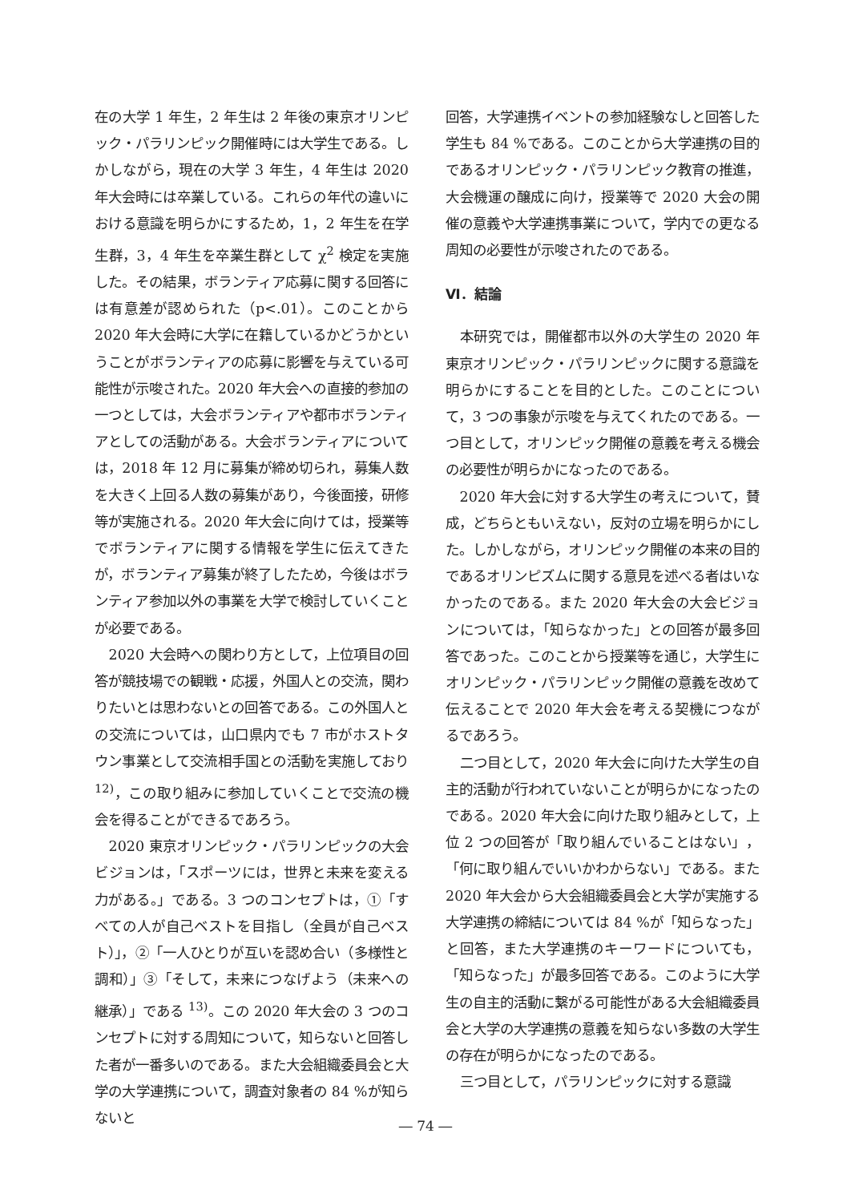在の大学 1 年生，2 年生は 2 年後の東京オリンピック・パラリンピック開催時には大学生である。しかしながら，現在の大学 3 年生，4 年生は 2020 年大会時には卒業している。これらの年代の違いにおける意識を明らかにするため，1，2 年生を在学生群，3，4 年生を卒業生群として χ<sup>2</sup> 検定を実施した。その結果，ボランティア応募に関する回答には有意差が認められた（p<.01）。このことから 2020 年大会時に大学に在籍しているかどうかということがボランティアの応募に影響を与えている可能性が示唆された。2020 年大会への直接的参加の一つとしては，大会ボランティアや都市ボランティアとしての活動がある。大会ボランティアについては，2018 年 12 月に募集が締め切られ，募集人数を大きく上回る人数の募集があり，今後面接，研修等が実施される。2020 年大会に向けては，授業等でボランティアに関する情報を学生に伝えてきたが，ボランティア募集が終了したため，今後はボランティア参加以外の事業を大学で検討していくことが必要である。
2020 大会時への関わり方として，上位項目の回答が競技場での観戦・応援，外国人との交流，関わりたいとは思わないとの回答である。この外国人との交流については，山口県内でも 7 市がホストタウン事業として交流相手国との活動を実施しており <sup>12)</sup>，この取り組みに参加していくことで交流の機会を得ることができるであろう。
2020 東京オリンピック・パラリンピックの大会ビジョンは，「スポーツには，世界と未来を変える力がある。」である。3 つのコンセプトは，①「すべての人が自己ベストを目指し（全員が自己ベスト）」，②「一人ひとりが互いを認め合い（多様性と調和）」③「そして，未来につなげよう（未来への継承）」である <sup>13)</sup>。この 2020 年大会の 3 つのコンセプトに対する周知について，知らないと回答した者が一番多いのである。また大会組織委員会と大学の大学連携について，調査対象者の 84 %が知らないと
回答，大学連携イベントの参加経験なしと回答した学生も 84 %である。このことから大学連携の目的であるオリンピック・パラリンピック教育の推進，大会機運の醸成に向け，授業等で 2020 大会の開催の意義や大学連携事業について，学内での更なる周知の必要性が示唆されたのである。
Ⅵ．結論
本研究では，開催都市以外の大学生の 2020 年東京オリンピック・パラリンピックに関する意識を明らかにすることを目的とした。このことについて，3 つの事象が示唆を与えてくれたのである。一つ目として，オリンピック開催の意義を考える機会の必要性が明らかになったのである。
2020 年大会に対する大学生の考えについて，賛成，どちらともいえない，反対の立場を明らかにした。しかしながら，オリンピック開催の本来の目的であるオリンピズムに関する意見を述べる者はいなかったのである。また 2020 年大会の大会ビジョンについては，「知らなかった」との回答が最多回答であった。このことから授業等を通じ，大学生にオリンピック・パラリンピック開催の意義を改めて伝えることで 2020 年大会を考える契機につながるであろう。
二つ目として，2020 年大会に向けた大学生の自主的活動が行われていないことが明らかになったのである。2020 年大会に向けた取り組みとして，上位 2 つの回答が「取り組んでいることはない」，「何に取り組んでいいかわからない」である。また 2020 年大会から大会組織委員会と大学が実施する大学連携の締結については 84 %が「知らなった」と回答，また大学連携のキーワードについても，「知らなった」が最多回答である。このように大学生の自主的活動に繋がる可能性がある大会組織委員会と大学の大学連携の意義を知らない多数の大学生の存在が明らかになったのである。
三つ目として，パラリンピックに対する意識
― 74 ―